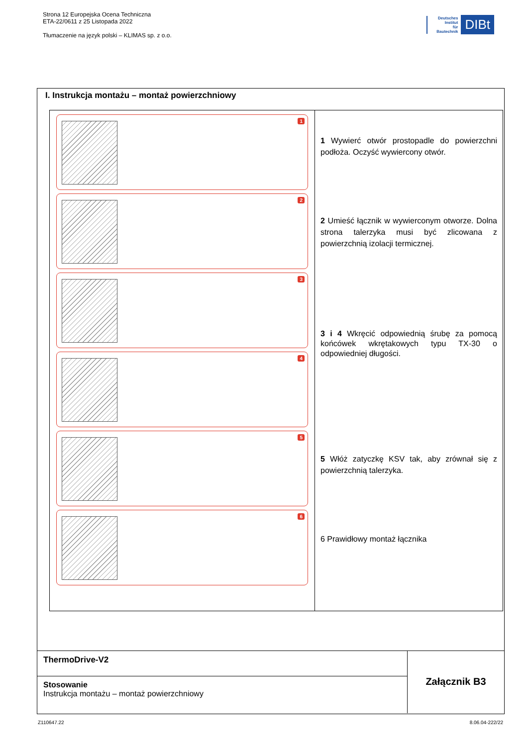Strona 12 Europejska Ocena Techniczna
ETA-22/0611 z 25 Listopada 2022
Tłumaczenie na język polski – KLIMAS sp. z o.o.
Deutsches
Institut
für
Bautechnik
DIBt
I. Instrukcja montażu – montaż powierzchniowy
| 1 2 3 4 5 6 | 1 Wywierć otwór prostopadle do powierzchni podłoża. Oczyść wywiercony otwór. 2 Umieść łącznik w wywierconym otworze. Dolna strona talerzyka musi być zlicowana z powierzchnią izolacji termicznej. 3 i 4 Wkręcić odpowiednią śrubę za pomocą końcówek wkrętakowych typu TX-30 o odpowiedniej długości. 5 Włóż zatyczkę KSV tak, aby zrównał się z powierzchnią talerzyka. 6 Prawidłowy montaż łącznika |
| ThermoDrive-V2 | Załącznik B3 |
| Stosowanie Instrukcja montażu – montaż powierzchniowy | |
Z110647.22 8.06.04-222/22